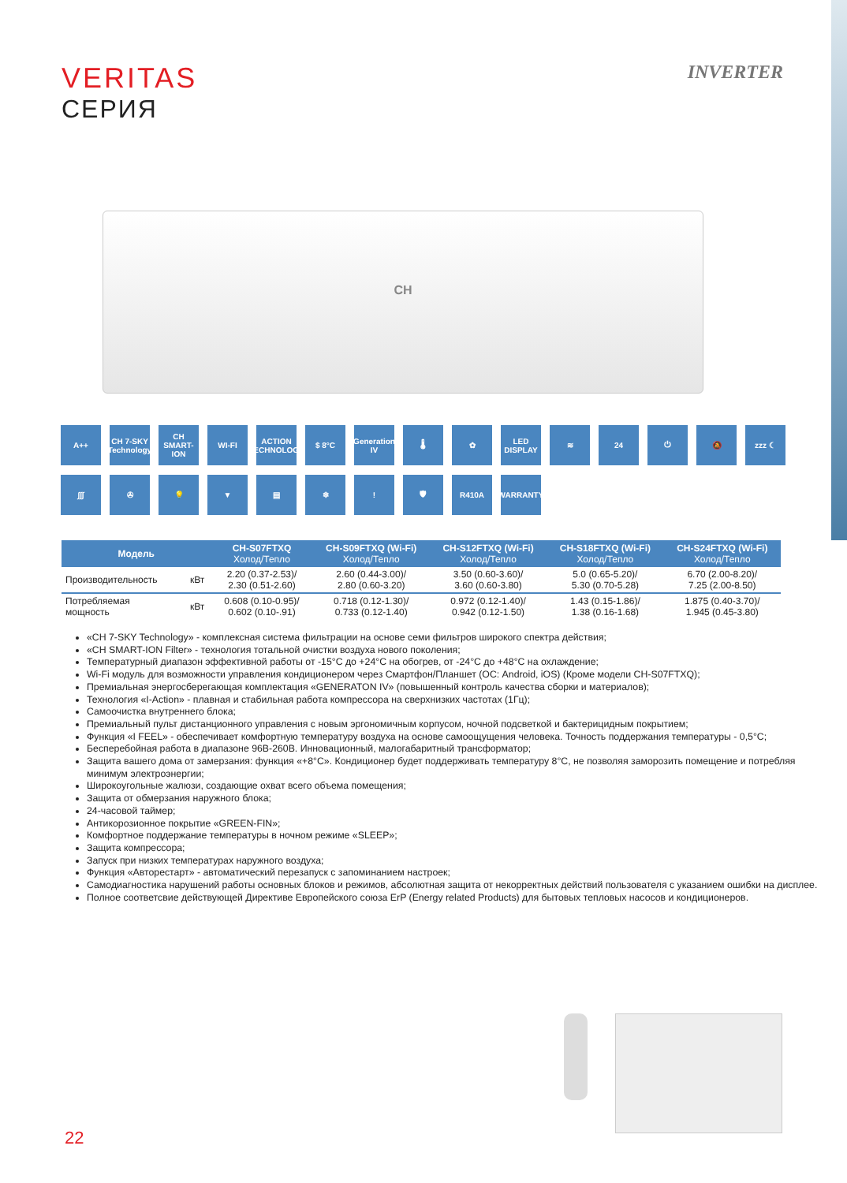VERITAS
СЕРИЯ
INVERTER
CH
A++
CH 7-SKY Technology
CH SMART-ION
WI-FI
ACTION TECHNOLOGY
$ 8°C
Generation IV
🌡
✿
LED DISPLAY
≋
24
⏻
🔕
zzz ☾
∫∫∫
✇
💡
▼
▤
❄
!
🛡
R410A
WARRANTY
| Модель | | CH-S07FTXQ Холод/Тепло | CH-S09FTXQ (Wi-Fi) Холод/Тепло | CH-S12FTXQ (Wi-Fi) Холод/Тепло | CH-S18FTXQ (Wi-Fi) Холод/Тепло | CH-S24FTXQ (Wi-Fi) Холод/Тепло |
| --- | --- | --- | --- | --- | --- | --- |
| Производительность | кВт | 2.20 (0.37-2.53)/ 2.30 (0.51-2.60) | 2.60 (0.44-3.00)/ 2.80 (0.60-3.20) | 3.50 (0.60-3.60)/ 3.60 (0.60-3.80) | 5.0 (0.65-5.20)/ 5.30 (0.70-5.28) | 6.70 (2.00-8.20)/ 7.25 (2.00-8.50) |
| Потребляемая мощность | кВт | 0.608 (0.10-0.95)/ 0.602 (0.10-.91) | 0.718 (0.12-1.30)/ 0.733 (0.12-1.40) | 0.972 (0.12-1.40)/ 0.942 (0.12-1.50) | 1.43 (0.15-1.86)/ 1.38 (0.16-1.68) | 1.875 (0.40-3.70)/ 1.945 (0.45-3.80) |
«CH 7-SKY Technology» - комплексная система фильтрации на основе семи фильтров широкого спектра действия;
«CH SMART-ION Filter» - технология тотальной очистки воздуха нового поколения;
Температурный диапазон эффективной работы от -15°C до +24°C на обогрев, от -24°C до +48°C на охлаждение;
Wi-Fi модуль для возможности управления кондиционером через Смартфон/Планшет (ОС: Android, iOS) (Кроме модели CH-S07FTXQ);
Премиальная энергосберегающая комплектация «GENERATON IV» (повышенный контроль качества сборки и материалов);
Технология «I-Action» - плавная и стабильная работа компрессора на сверхнизких частотах (1Гц);
Самоочистка внутреннего блока;
Премиальный пульт дистанционного управления с новым эргономичным корпусом, ночной подсветкой и бактерицидным покрытием;
Функция «I FEEL» - обеспечивает комфортную температуру воздуха на основе самоощущения человека. Точность поддержания температуры - 0,5°C;
Бесперебойная работа в диапазоне 96В-260В. Инновационный, малогабаритный трансформатор;
Защита вашего дома от замерзания: функция «+8°C». Кондиционер будет поддерживать температуру 8°C, не позволяя заморозить помещение и потребляя минимум электроэнергии;
Широкоугольные жалюзи, создающие охват всего объема помещения;
Защита от обмерзания наружного блока;
24-часовой таймер;
Антикорозионное покрытие «GREEN-FIN»;
Комфортное поддержание температуры в ночном режиме «SLEEP»;
Защита компрессора;
Запуск при низких температурах наружного воздуха;
Функция «Авторестарт» - автоматический перезапуск с запоминанием настроек;
Самодиагностика нарушений работы основных блоков и режимов, абсолютная защита от некорректных действий пользователя с указанием ошибки на дисплее.
Полное соответсвие действующей Директиве Европейского союза ErP (Energy related Products) для бытовых тепловых насосов и кондиционеров.
22